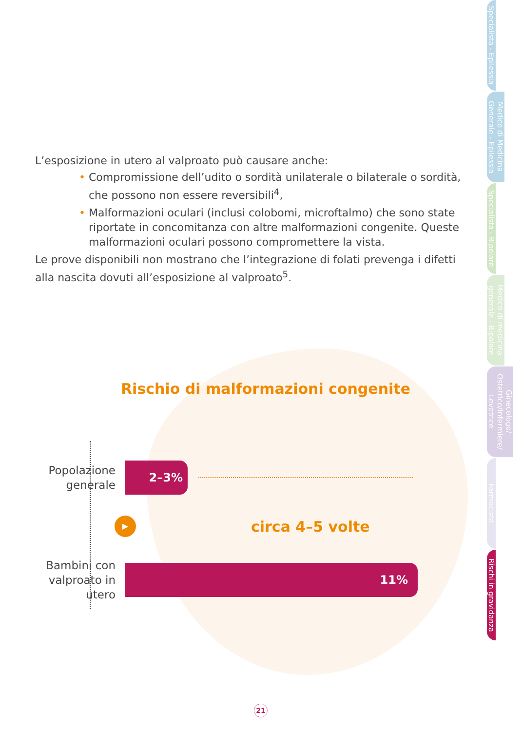L’esposizione in utero al valproato può causare anche:
• Compromissione dell’udito o sordità unilaterale o bilaterale o sordità, che possono non essere reversibili<sup>4</sup>,
• Malformazioni oculari (inclusi colobomi, microftalmo) che sono state riportate in concomitanza con altre malformazioni congenite. Queste malformazioni oculari possono compromettere la vista.
Le prove disponibili non mostrano che l’integrazione di folati prevenga i difetti alla nascita dovuti all’esposizione al valproato<sup>5</sup>.
Rischio di malformazioni congenite
Popolazione generale
2–3%
▶
circa 4–5 volte
Bambini con valproato in utero
11%
Specialista - Epilessia
Medico di Medicina Generale - Epilessia
Specialista - Bipolare
Medico di medicina generale - Bipolare
Ginecologo/ Ostetrico/Infermiere/ Levatrice
Farmacista
Rischi in gravidanza
21